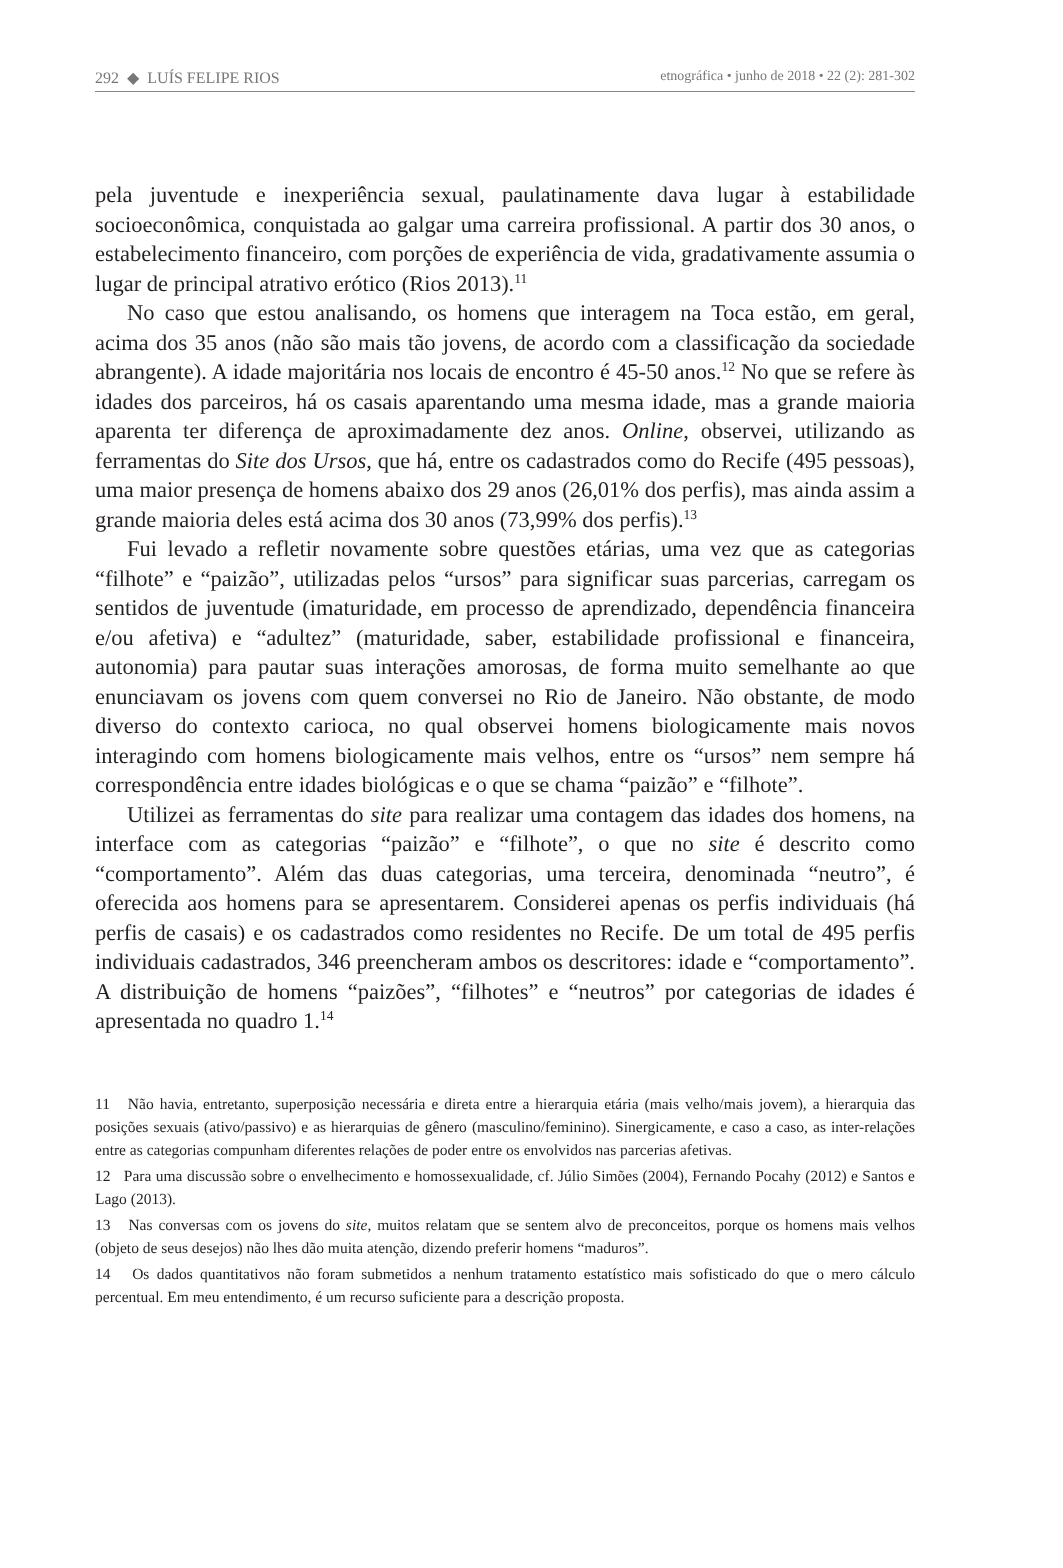292 ◆ LUÍS FELIPE RIOS etnográfica • junho de 2018 • 22 (2): 281-302
pela juventude e inexperiência sexual, paulatinamente dava lugar à estabilidade socioeconômica, conquistada ao galgar uma carreira profissional. A partir dos 30 anos, o estabelecimento financeiro, com porções de experiência de vida, gradativamente assumia o lugar de principal atrativo erótico (Rios 2013).<sup>11</sup>
No caso que estou analisando, os homens que interagem na Toca estão, em geral, acima dos 35 anos (não são mais tão jovens, de acordo com a classificação da sociedade abrangente). A idade majoritária nos locais de encontro é 45-50 anos.<sup>12</sup> No que se refere às idades dos parceiros, há os casais aparentando uma mesma idade, mas a grande maioria aparenta ter diferença de aproximadamente dez anos. Online, observei, utilizando as ferramentas do Site dos Ursos, que há, entre os cadastrados como do Recife (495 pessoas), uma maior presença de homens abaixo dos 29 anos (26,01% dos perfis), mas ainda assim a grande maioria deles está acima dos 30 anos (73,99% dos perfis).<sup>13</sup>
Fui levado a refletir novamente sobre questões etárias, uma vez que as categorias “filhote” e “paizão”, utilizadas pelos “ursos” para significar suas parcerias, carregam os sentidos de juventude (imaturidade, em processo de aprendizado, dependência financeira e/ou afetiva) e “adultez” (maturidade, saber, estabilidade profissional e financeira, autonomia) para pautar suas interações amorosas, de forma muito semelhante ao que enunciavam os jovens com quem conversei no Rio de Janeiro. Não obstante, de modo diverso do contexto carioca, no qual observei homens biologicamente mais novos interagindo com homens biologicamente mais velhos, entre os “ursos” nem sempre há correspondência entre idades biológicas e o que se chama “paizão” e “filhote”.
Utilizei as ferramentas do site para realizar uma contagem das idades dos homens, na interface com as categorias “paizão” e “filhote”, o que no site é descrito como “comportamento”. Além das duas categorias, uma terceira, denominada “neutro”, é oferecida aos homens para se apresentarem. Considerei apenas os perfis individuais (há perfis de casais) e os cadastrados como residentes no Recife. De um total de 495 perfis individuais cadastrados, 346 preencheram ambos os descritores: idade e “comportamento”. A distribuição de homens “paizões”, “filhotes” e “neutros” por categorias de idades é apresentada no quadro 1.<sup>14</sup>
11 Não havia, entretanto, superposição necessária e direta entre a hierarquia etária (mais velho/mais jovem), a hierarquia das posições sexuais (ativo/passivo) e as hierarquias de gênero (masculino/feminino). Sinergicamente, e caso a caso, as inter-relações entre as categorias compunham diferentes relações de poder entre os envolvidos nas parcerias afetivas.
12 Para uma discussão sobre o envelhecimento e homossexualidade, cf. Júlio Simões (2004), Fernando Pocahy (2012) e Santos e Lago (2013).
13 Nas conversas com os jovens do site, muitos relatam que se sentem alvo de preconceitos, porque os homens mais velhos (objeto de seus desejos) não lhes dão muita atenção, dizendo preferir homens “maduros”.
14 Os dados quantitativos não foram submetidos a nenhum tratamento estatístico mais sofisticado do que o mero cálculo percentual. Em meu entendimento, é um recurso suficiente para a descrição proposta.